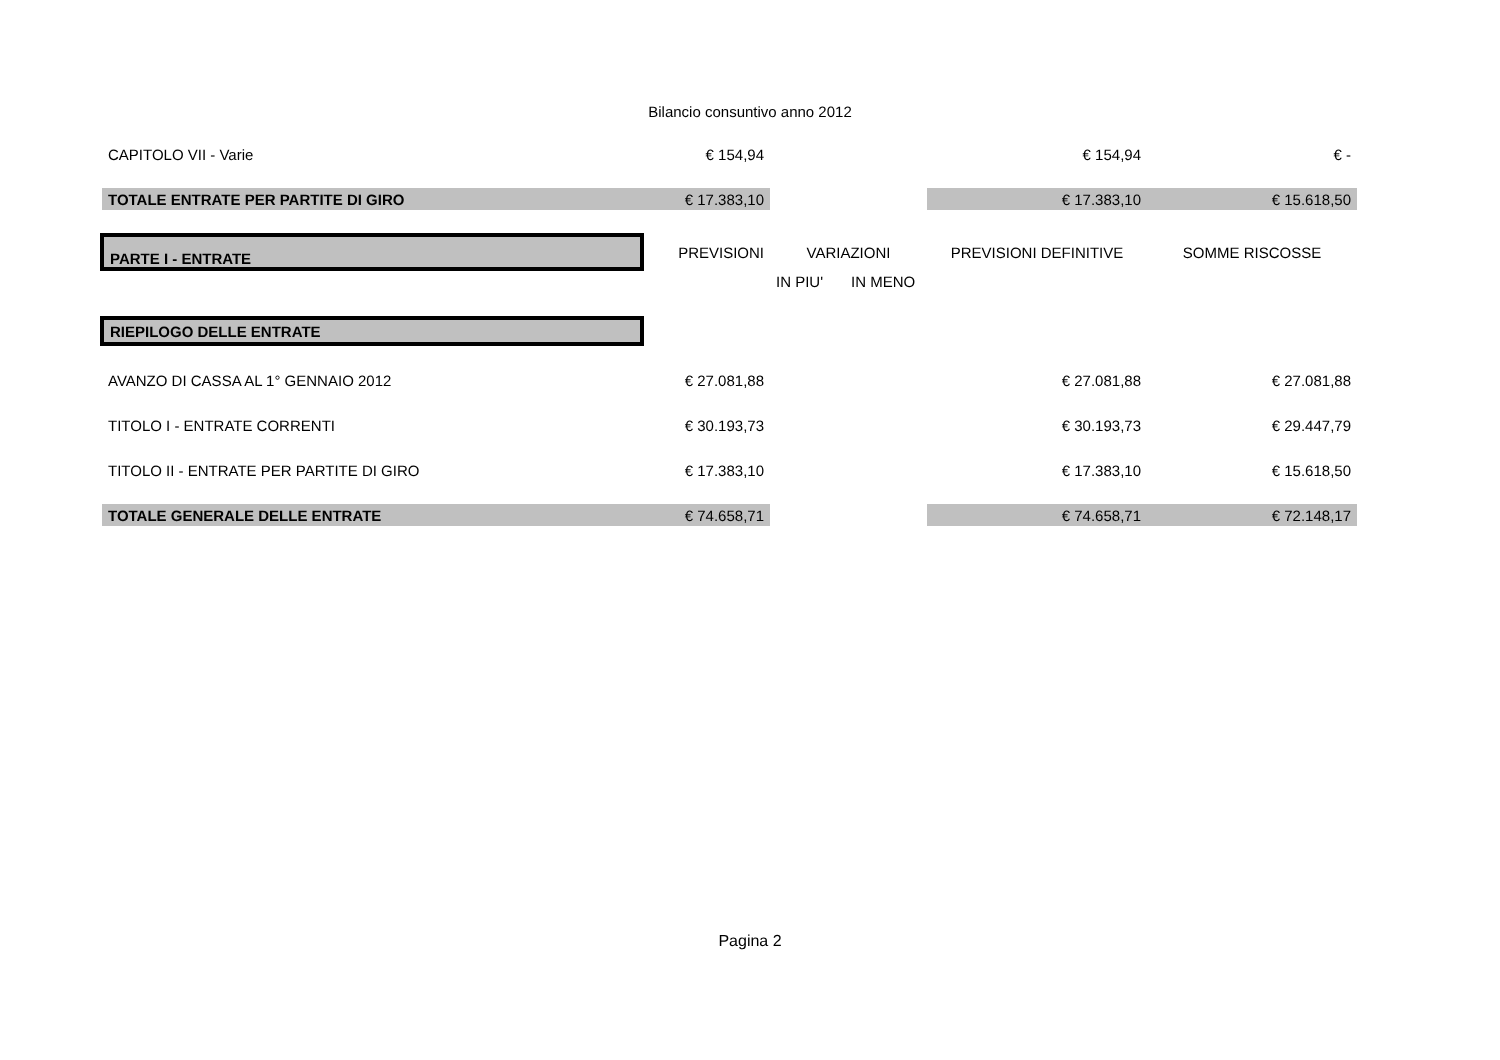Bilancio consuntivo anno 2012
| CAPITOLO VII - Varie | € 154,94 | | | € 154,94 | € - |
| TOTALE ENTRATE PER PARTITE DI GIRO | € 17.383,10 | | | € 17.383,10 | € 15.618,50 |
| PARTE I - ENTRATE | PREVISIONI | VARIAZIONI | | PREVISIONI DEFINITIVE | SOMME RISCOSSE |
| | | IN PIU' | IN MENO | | |
| RIEPILOGO DELLE ENTRATE | | | | | |
| AVANZO DI CASSA AL 1° GENNAIO 2012 | € 27.081,88 | | | € 27.081,88 | € 27.081,88 |
| TITOLO I - ENTRATE CORRENTI | € 30.193,73 | | | € 30.193,73 | € 29.447,79 |
| TITOLO II - ENTRATE PER PARTITE DI GIRO | € 17.383,10 | | | € 17.383,10 | € 15.618,50 |
| TOTALE GENERALE DELLE ENTRATE | € 74.658,71 | | | € 74.658,71 | € 72.148,17 |
Pagina 2